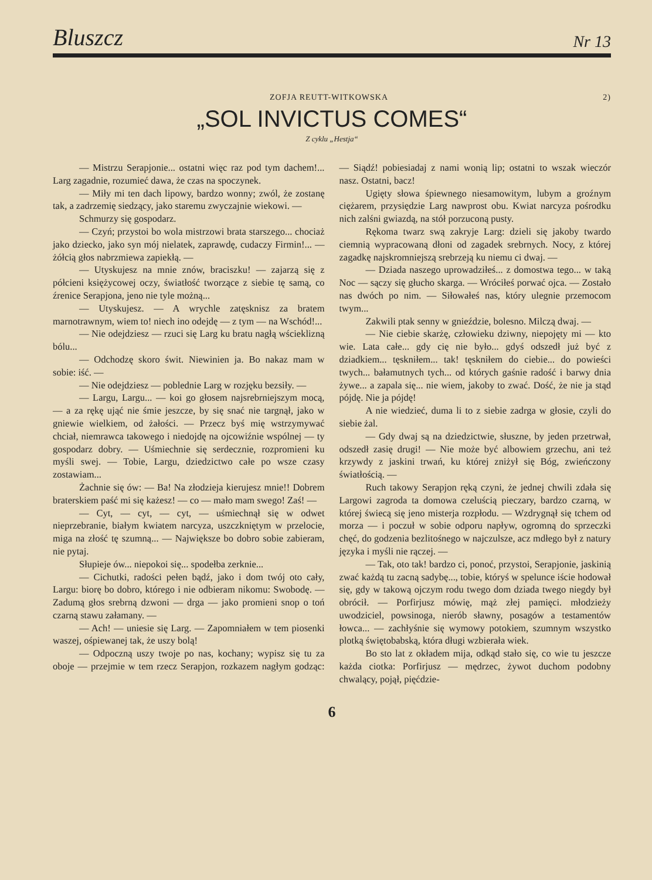Bluszcz Nr 13
ZOFJA REUTT-WITKOWSKA 2)
„SOL INVICTUS COMES“
Z cyklu „Hestja“
— Mistrzu Serapjonie... ostatni więc raz pod tym dachem!... Larg zagadnie, rozumieć dawa, że czas na spoczynek.
— Miły mi ten dach lipowy, bardzo wonny; zwól, że zostanę tak, a zadrzemię siedzący, jako staremu zwyczajnie wiekowi. —
Schmurzy się gospodarz.
— Czyń; przystoi bo wola mistrzowi brata starszego... chociaż jako dziecko, jako syn mój nielatek, zaprawdę, cudaczy Firmin!... — żółcią głos nabrzmiewa zapiekłą. —
— Utyskujesz na mnie znów, braciszku! — zajarzą się z półcieni księżycowej oczy, światłość tworzące z siebie tę samą, co źrenice Serapjona, jeno nie tyle możną...
— Utyskujesz. — A wrychle zatęsknisz za bratem marnotrawnym, wiem to! niech ino odejdę — z tym — na Wschód!...
— Nie odejdziesz — rzuci się Larg ku bratu nagłą wścieklizną bólu...
— Odchodzę skoro świt. Niewinien ja. Bo nakaz mam w sobie: iść. —
— Nie odejdziesz — poblednie Larg w rozjęku bezsiły. —
— Largu, Largu... — koi go głosem najsrebrniejszym mocą, — a za rękę ująć nie śmie jeszcze, by się snać nie targnął, jako w gniewie wielkiem, od żałości. — Przecz byś mię wstrzymywać chciał, niemrawca takowego i niedojdę na ojcowiźnie wspólnej — ty gospodarz dobry. — Uśmiechnie się serdecznie, rozpromieni ku myśli swej. — Tobie, Largu, dziedzictwo całe po wsze czasy zostawiam...
Żachnie się ów: — Ba! Na złodzieja kierujesz mnie!! Dobrem braterskiem paść mi się każesz! — co — mało mam swego! Zaś! —
— Cyt, — cyt, — cyt, — uśmiechnął się w odwet nieprzebranie, białym kwiatem narcyza, uszczkniętym w przelocie, miga na złość tę szumną... — Największe bo dobro sobie zabieram, nie pytaj.
Słupieje ów... niepokoi się... spodełba zerknie...
— Cichutki, radości pełen bądź, jako i dom twój oto cały, Largu: biorę bo dobro, którego i nie odbieram nikomu: Swobodę. — Zadumą głos srebrną dzwoni — drga — jako promieni snop o toń czarną stawu załamany. —
— Ach! — uniesie się Larg. — Zapomniałem w tem piosenki waszej, ośpiewanej tak, że uszy bolą!
— Odpoczną uszy twoje po nas, kochany; wypisz się tu za oboje — przejmie w tem rzecz Serapjon, rozkazem nagłym godząc: — Siądź! pobiesiadaj z nami wonią lip; ostatni to wszak wieczór nasz. Ostatni, bacz!
Ugięty słowa śpiewnego niesamowitym, lubym a groźnym ciężarem, przysiędzie Larg nawprost obu. Kwiat narcyza pośrodku nich zalśni gwiazdą, na stół porzuconą pusty.
Rękoma twarz swą zakryje Larg: dzieli się jakoby twardo ciemnią wypracowaną dłoni od zagadek srebrnych. Nocy, z której zagadkę najskromniejszą srebrzeją ku niemu ci dwaj. —
— Dziada naszego uprowadziłeś... z domostwa tego... w taką Noc — sączy się głucho skarga. — Wróciłeś porwać ojca. — Zostało nas dwóch po nim. — Siłowałeś nas, który ulegnie przemocom twym...
Zakwili ptak senny w gnieździe, bolesno. Milczą dwaj. —
— Nie ciebie skarżę, człowieku dziwny, niepojęty mi — kto wie. Lata całe... gdy cię nie było... gdyś odszedł już być z dziadkiem... tęskniłem... tak! tęskniłem do ciebie... do powieści twych... bałamutnych tych... od których gaśnie radość i barwy dnia żywe... a zapala się... nie wiem, jakoby to zwać. Dość, że nie ja stąd pójdę. Nie ja pójdę!
A nie wiedzieć, duma li to z siebie zadrga w głosie, czyli do siebie żal.
— Gdy dwaj są na dziedzictwie, słuszne, by jeden przetrwał, odszedł zasię drugi! — Nie może być albowiem grzechu, ani też krzywdy z jaskini trwań, ku której zniżył się Bóg, zwieńczony światłością. —
Ruch takowy Serapjon ręką czyni, że jednej chwili zdała się Largowi zagroda ta domowa czeluścią pieczary, bardzo czarną, w której świecą się jeno misterja rozpłodu. — Wzdrygnął się tchem od morza — i poczuł w sobie odporu napływ, ogromną do sprzeczki chęć, do godzenia bezlitośnego w najczulsze, acz mdłego był z natury języka i myśli nie rączej. —
— Tak, oto tak! bardzo ci, ponoć, przystoi, Serapjonie, jaskinią zwać każdą tu zacną sadybę..., tobie, któryś w spelunce iście hodował się, gdy w takową ojczym rodu twego dom dziada twego niegdy był obrócił. — Porfirjusz mówię, mąż złej pamięci. młodzieży uwodziciel, powsinoga, nierób sławny, posagów a testamentów łowca... — zachłyśnie się wymowy potokiem, szumnym wszystko plotką świętobabską, która długi wzbierała wiek.
Bo sto lat z okładem mija, odkąd stało się, co wie tu jeszcze każda ciotka: Porfirjusz — mędrzec, żywot duchom podobny chwalący, pojął, pięćdzie-
6